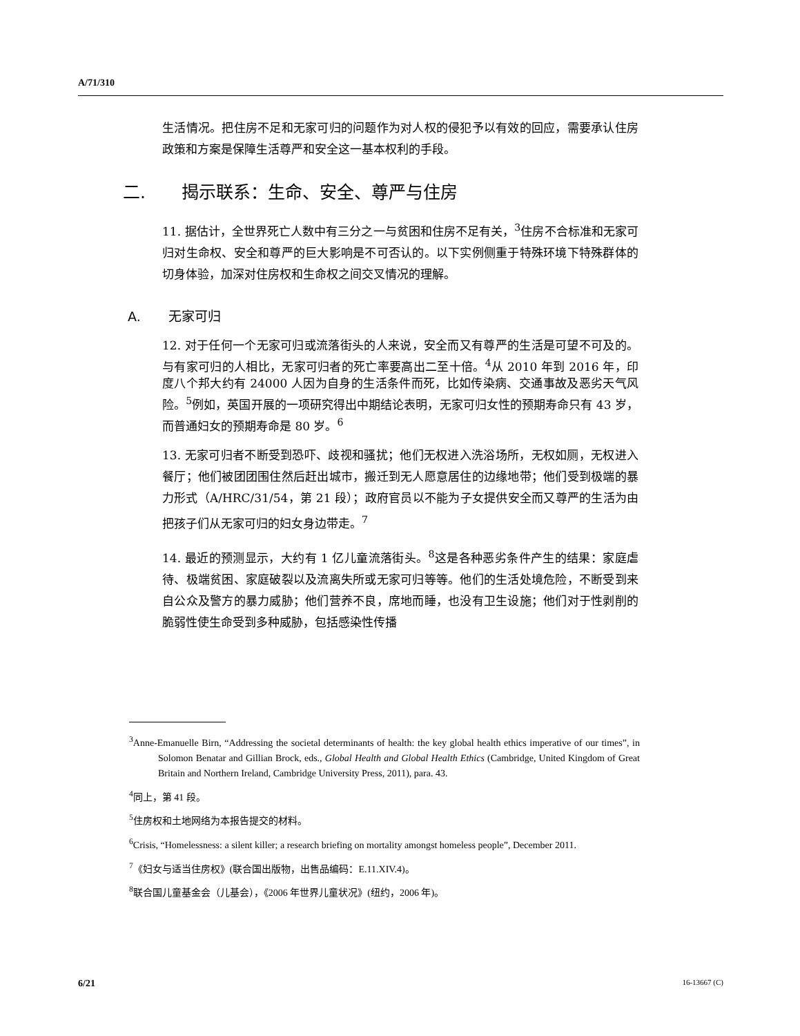A/71/310
生活情况。把住房不足和无家可归的问题作为对人权的侵犯予以有效的回应，需要承认住房政策和方案是保障生活尊严和安全这一基本权利的手段。
二. 揭示联系：生命、安全、尊严与住房
11. 据估计，全世界死亡人数中有三分之一与贫困和住房不足有关，<sup>3</sup>住房不合标准和无家可归对生命权、安全和尊严的巨大影响是不可否认的。以下实例侧重于特殊环境下特殊群体的切身体验，加深对住房权和生命权之间交叉情况的理解。
A. 无家可归
12. 对于任何一个无家可归或流落街头的人来说，安全而又有尊严的生活是可望不可及的。与有家可归的人相比，无家可归者的死亡率要高出二至十倍。<sup>4</sup>从 2010 年到 2016 年，印度八个邦大约有 24000 人因为自身的生活条件而死，比如传染病、交通事故及恶劣天气风险。<sup>5</sup>例如，英国开展的一项研究得出中期结论表明，无家可归女性的预期寿命只有 43 岁，而普通妇女的预期寿命是 80 岁。<sup>6</sup>
13. 无家可归者不断受到恐吓、歧视和骚扰；他们无权进入洗浴场所，无权如厕，无权进入餐厅；他们被团团围住然后赶出城市，搬迁到无人愿意居住的边缘地带；他们受到极端的暴力形式（A/HRC/31/54，第 21 段）；政府官员以不能为子女提供安全而又尊严的生活为由把孩子们从无家可归的妇女身边带走。<sup>7</sup>
14. 最近的预测显示，大约有 1 亿儿童流落街头。<sup>8</sup>这是各种恶劣条件产生的结果：家庭虐待、极端贫困、家庭破裂以及流离失所或无家可归等等。他们的生活处境危险，不断受到来自公众及警方的暴力威胁；他们营养不良，席地而睡，也没有卫生设施；他们对于性剥削的脆弱性使生命受到多种威胁，包括感染性传播
<sup>3</sup> Anne-Emanuelle Birn, “Addressing the societal determinants of health: the key global health ethics imperative of our times”, in Solomon Benatar and Gillian Brock, eds., Global Health and Global Health Ethics (Cambridge, United Kingdom of Great Britain and Northern Ireland, Cambridge University Press, 2011), para. 43.
<sup>4</sup> 同上，第 41 段。
<sup>5</sup> 住房权和土地网络为本报告提交的材料。
<sup>6</sup> Crisis, “Homelessness: a silent killer; a research briefing on mortality amongst homeless people”, December 2011.
<sup>7</sup>《妇女与适当住房权》(联合国出版物，出售品编码：E.11.XIV.4)。
<sup>8</sup> 联合国儿童基金会（儿基会），《2006 年世界儿童状况》(纽约，2006 年)。
6/21 16-13667 (C)